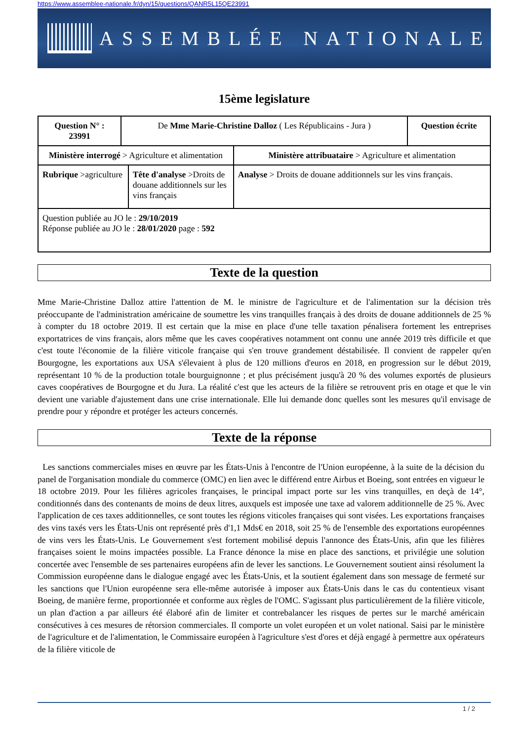https://www.assemblee-nationale.fr/dyn/15/questions/QANR5L15QE23991
ASSEMBLÉE NATIONALE
15ème legislature
| Question N° : 23991 | De Mme Marie-Christine Dalloz ( Les Républicains - Jura ) | | | Question écrite |
| Ministère interrogé > Agriculture et alimentation | | | Ministère attribuataire > Agriculture et alimentation | |
| Rubrique >agriculture | | Tête d'analyse >Droits de douane additionnels sur les vins français | Analyse > Droits de douane additionnels sur les vins français. | |
| Question publiée au JO le : 29/10/2019 Réponse publiée au JO le : 28/01/2020 page : 592 | | | | |
Texte de la question
Mme Marie-Christine Dalloz attire l'attention de M. le ministre de l'agriculture et de l'alimentation sur la décision très préoccupante de l'administration américaine de soumettre les vins tranquilles français à des droits de douane additionnels de 25 % à compter du 18 octobre 2019. Il est certain que la mise en place d'une telle taxation pénalisera fortement les entreprises exportatrices de vins français, alors même que les caves coopératives notamment ont connu une année 2019 très difficile et que c'est toute l'économie de la filière viticole française qui s'en trouve grandement déstabilisée. Il convient de rappeler qu'en Bourgogne, les exportations aux USA s'élevaient à plus de 120 millions d'euros en 2018, en progression sur le début 2019, représentant 10 % de la production totale bourguignonne ; et plus précisément jusqu'à 20 % des volumes exportés de plusieurs caves coopératives de Bourgogne et du Jura. La réalité c'est que les acteurs de la filière se retrouvent pris en otage et que le vin devient une variable d'ajustement dans une crise internationale. Elle lui demande donc quelles sont les mesures qu'il envisage de prendre pour y répondre et protéger les acteurs concernés.
Texte de la réponse
Les sanctions commerciales mises en œuvre par les États-Unis à l'encontre de l'Union européenne, à la suite de la décision du panel de l'organisation mondiale du commerce (OMC) en lien avec le différend entre Airbus et Boeing, sont entrées en vigueur le 18 octobre 2019. Pour les filières agricoles françaises, le principal impact porte sur les vins tranquilles, en deçà de 14°, conditionnés dans des contenants de moins de deux litres, auxquels est imposée une taxe ad valorem additionnelle de 25 %. Avec l'application de ces taxes additionnelles, ce sont toutes les régions viticoles françaises qui sont visées. Les exportations françaises des vins taxés vers les États-Unis ont représenté près d'1,1 Mds€ en 2018, soit 25 % de l'ensemble des exportations européennes de vins vers les États-Unis. Le Gouvernement s'est fortement mobilisé depuis l'annonce des États-Unis, afin que les filières françaises soient le moins impactées possible. La France dénonce la mise en place des sanctions, et privilégie une solution concertée avec l'ensemble de ses partenaires européens afin de lever les sanctions. Le Gouvernement soutient ainsi résolument la Commission européenne dans le dialogue engagé avec les États-Unis, et la soutient également dans son message de fermeté sur les sanctions que l'Union européenne sera elle-même autorisée à imposer aux États-Unis dans le cas du contentieux visant Boeing, de manière ferme, proportionnée et conforme aux règles de l'OMC. S'agissant plus particulièrement de la filière viticole, un plan d'action a par ailleurs été élaboré afin de limiter et contrebalancer les risques de pertes sur le marché américain consécutives à ces mesures de rétorsion commerciales. Il comporte un volet européen et un volet national. Saisi par le ministère de l'agriculture et de l'alimentation, le Commissaire européen à l'agriculture s'est d'ores et déjà engagé à permettre aux opérateurs de la filière viticole de
1 / 2